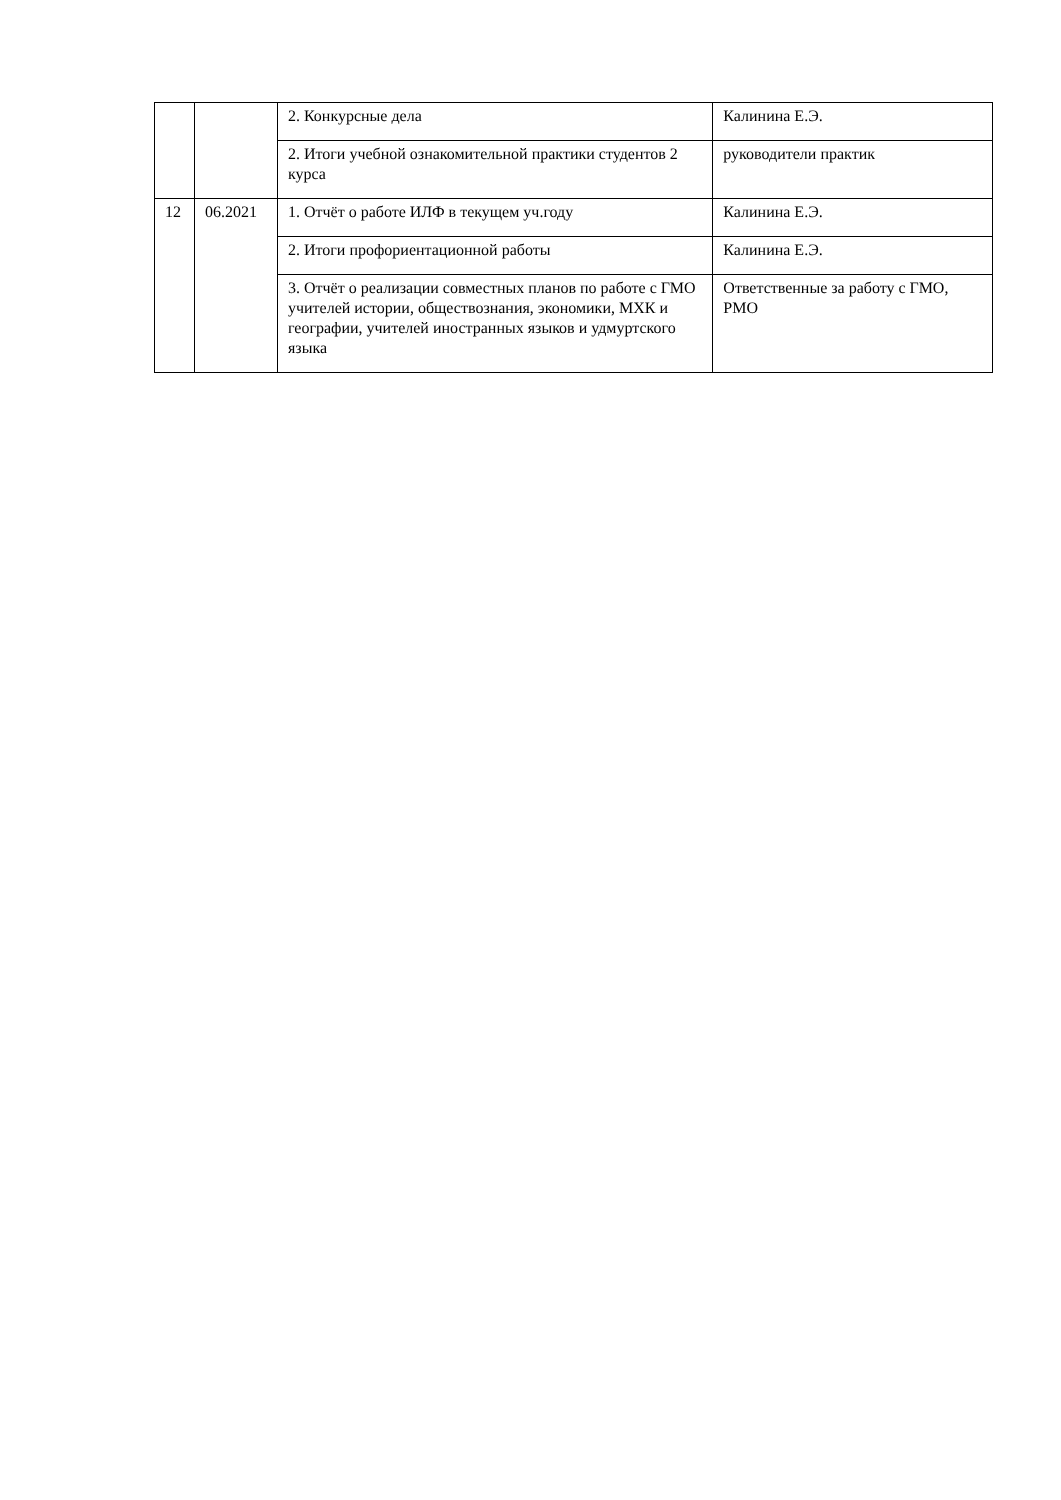| | | 2. Конкурсные дела | Калинина Е.Э. |
| | | 2. Итоги учебной ознакомительной практики студентов 2 курса | руководители практик |
| 12 | 06.2021 | 1. Отчёт о работе ИЛФ в текущем уч.году | Калинина Е.Э. |
| | | 2. Итоги профориентационной работы | Калинина Е.Э. |
| | | 3. Отчёт о реализации совместных планов по работе с ГМО учителей истории, обществознания, экономики, МХК и географии, учителей иностранных языков и удмуртского языка | Ответственные за работу с ГМО, РМО |